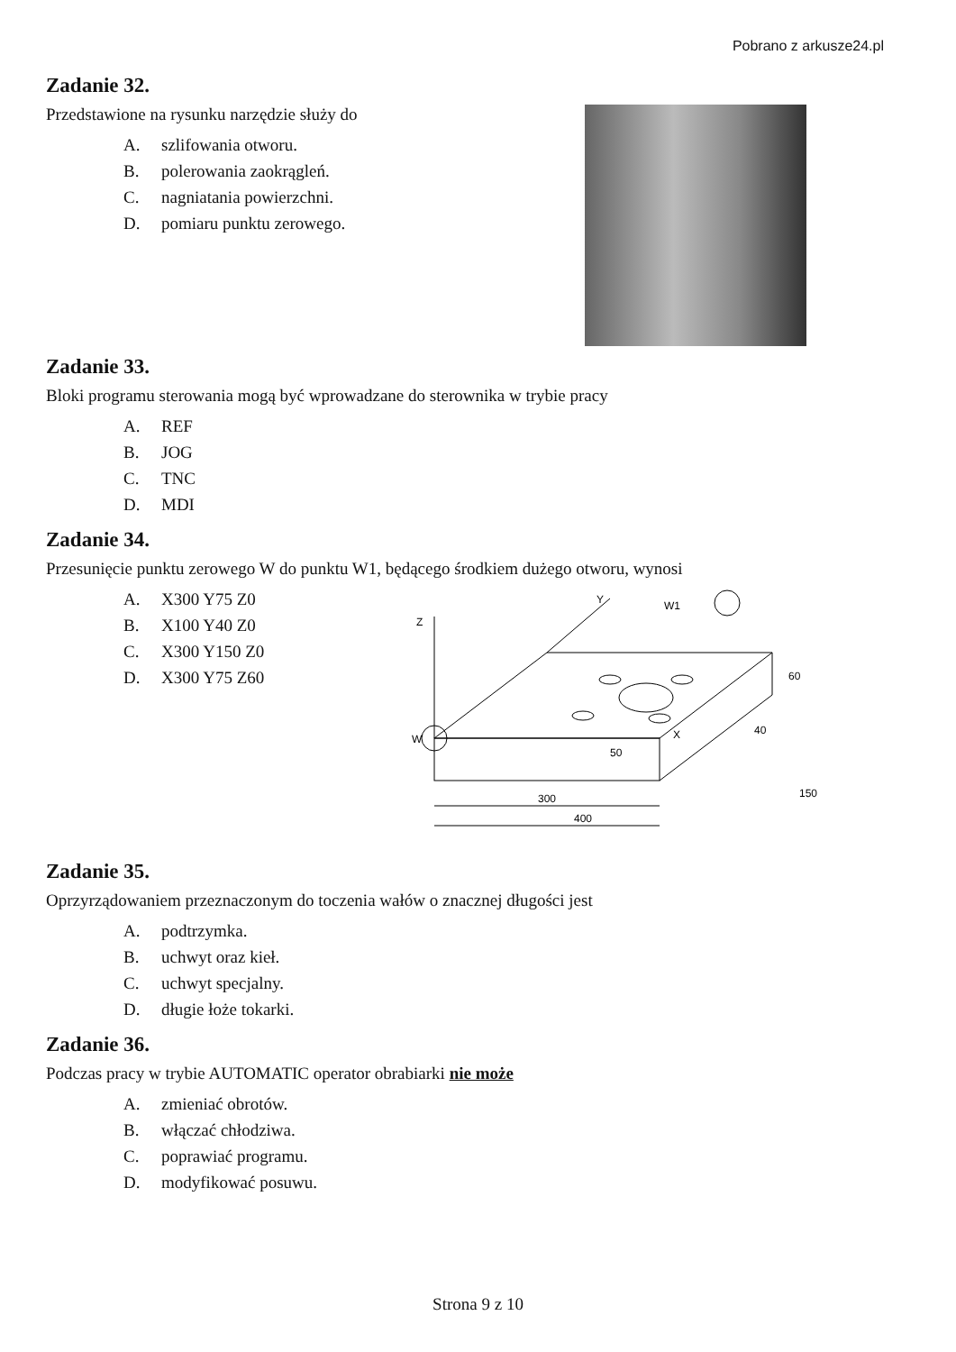Pobrano z arkusze24.pl
Zadanie 32.
Przedstawione na rysunku narzędzie służy do
A. szlifowania otworu.
B. polerowania zaokrągleń.
C. nagniatania powierzchni.
D. pomiaru punktu zerowego.
Zadanie 33.
Bloki programu sterowania mogą być wprowadzane do sterownika w trybie pracy
A. REF
B. JOG
C. TNC
D. MDI
Zadanie 34.
Przesunięcie punktu zerowego W do punktu W1, będącego środkiem dużego otworu, wynosi
A. X300 Y75 Z0
B. X100 Y40 Z0
C. X300 Y150 Z0
D. X300 Y75 Z60
W
W1
Z
Y
X
50
300
400
60
40
150
Zadanie 35.
Oprzyrządowaniem przeznaczonym do toczenia wałów o znacznej długości jest
A. podtrzymka.
B. uchwyt oraz kieł.
C. uchwyt specjalny.
D. długie łoże tokarki.
Zadanie 36.
Podczas pracy w trybie AUTOMATIC operator obrabiarki nie może
A. zmieniać obrotów.
B. włączać chłodziwa.
C. poprawiać programu.
D. modyfikować posuwu.
Strona 9 z 10